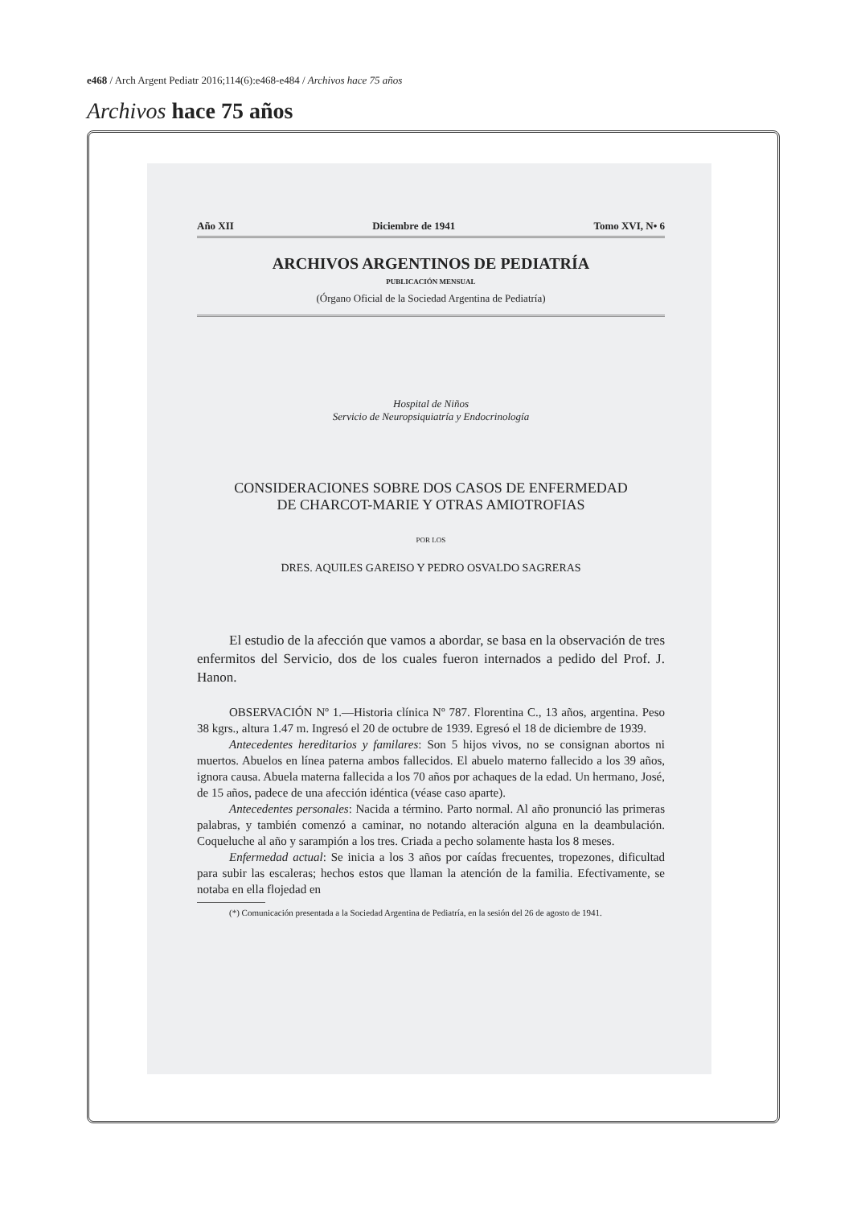e468 / Arch Argent Pediatr 2016;114(6):e468-e484 / Archivos hace 75 años
Archivos hace 75 años
Año XII Diciembre de 1941 Tomo XVI, N• 6
ARCHIVOS ARGENTINOS DE PEDIATRÍA
PUBLICACIÓN MENSUAL
(Órgano Oficial de la Sociedad Argentina de Pediatría)
Hospital de Niños
Servicio de Neuropsiquiatría y Endocrinología
CONSIDERACIONES SOBRE DOS CASOS DE ENFERMEDAD
DE CHARCOT-MARIE Y OTRAS AMIOTROFIAS
POR LOS
DRES. AQUILES GAREISO Y PEDRO OSVALDO SAGRERAS
El estudio de la afección que vamos a abordar, se basa en la observación de tres enfermitos del Servicio, dos de los cuales fueron internados a pedido del Prof. J. Hanon.
OBSERVACIÓN Nº 1.—Historia clínica Nº 787. Florentina C., 13 años, argentina. Peso 38 kgrs., altura 1.47 m. Ingresó el 20 de octubre de 1939. Egresó el 18 de diciembre de 1939.
Antecedentes hereditarios y familares: Son 5 hijos vivos, no se consignan abortos ni muertos. Abuelos en línea paterna ambos fallecidos. El abuelo materno fallecido a los 39 años, ignora causa. Abuela materna fallecida a los 70 años por achaques de la edad. Un hermano, José, de 15 años, padece de una afección idéntica (véase caso aparte).
Antecedentes personales: Nacida a término. Parto normal. Al año pronunció las primeras palabras, y también comenzó a caminar, no notando alteración alguna en la deambulación. Coqueluche al año y sarampión a los tres. Criada a pecho solamente hasta los 8 meses.
Enfermedad actual: Se inicia a los 3 años por caídas frecuentes, tropezones, dificultad para subir las escaleras; hechos estos que llaman la atención de la familia. Efectivamente, se notaba en ella flojedad en
(*) Comunicación presentada a la Sociedad Argentina de Pediatría, en la sesión del 26 de agosto de 1941.